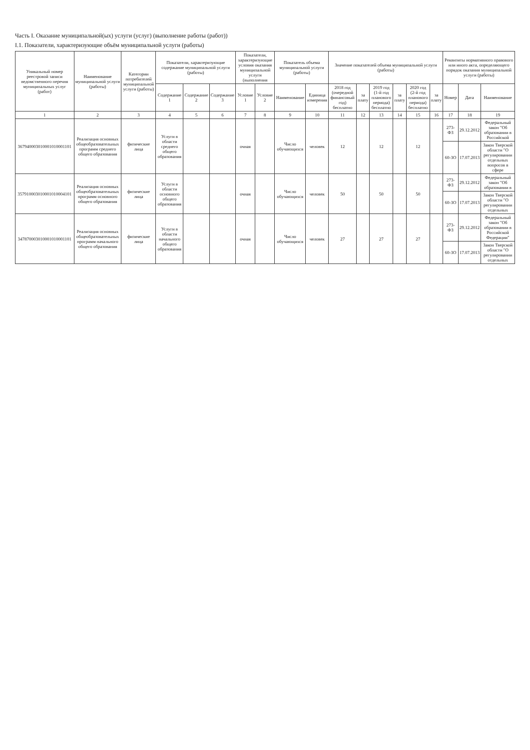Часть I. Оказание муниципальной(ых) услуги (услуг) (выполнение работы (работ))
I.1. Показатели, характеризующие объём муниципальной услуги (работы)
| Уникальный номер реестровой записи ведомственного перечня муниципальных услуг (работ) | Наименование муниципальной услуги (работы) | Категории потребителей муниципальной услуги (работы) | Показатели, характеризующие содержание муниципальной услуги (работы) | | | Показатели, характеризующие условия оказания муниципальной услуги (выполнения | | Показатель объема муниципальной услуги (работы) | | Значение показателей объема муниципальной услуги (работы) | | | | | | Реквизиты нормативного правового или иного акта, определяющего порядок оказания муниципальной услуги (работы) | | |
| --- | --- | --- | --- | --- | --- | --- | --- | --- | --- | --- | --- | --- | --- | --- | --- | --- | --- | --- |
| | | | Содержание 1 | Содержание 2 | Содержание 3 | Условие 1 | Условие 2 | Наименование | Единица измерения | 2018 год (очередной финансовый год) бесплатно | за плату | 2019 год (1-й год планового периода) бесплатно | за плату | 2020 год (2-й год планового периода) бесплатно | за плату | Номер | Дата | Наименование |
| 1 | 2 | 3 | 4 | 5 | 6 | 7 | 8 | 9 | 10 | 11 | 12 | 13 | 14 | 15 | 16 | 17 | 18 | 19 |
| 367940003010001010001101 | Реализация основных общеобразовательных программ среднего общего образования | физические лица | Услуги в области среднего общего образования | | | очная | | Число обучающихся | человек | 12 | | 12 | | 12 | | 273-ФЗ | 29.12.2012 | Федеральный закон "Об образовании в Российской |
| | | | | | | | | | | | | | | | | 60-ЗО | 17.07.2013 | Закон Тверской области "О регулировании отдельных вопросов в сфере |
| 357910003010001010004101 | Реализация основных общеобразовательных программ основного общего образования | физические лица | Услуги в области основного общего образования | | | очная | | Число обучающихся | человек | 50 | | 50 | | 50 | | 273-ФЗ | 29.12.2012 | Федеральный закон "Об образовании в |
| | | | | | | | | | | | | | | | | 60-ЗО | 17.07.2013 | Закон Тверской области "О регулировании отдельных |
| 347870003010001010001101 | Реализация основных общеобразовательных программ начального общего образования | физические лица | Услуги в области начального общего образования | | | очная | | Число обучающихся | человек | 27 | | 27 | | 27 | | 273-ФЗ | 29.12.2012 | Федеральный закон "Об образовании в Российской Федерации" |
| | | | | | | | | | | | | | | | | 60-ЗО | 17.07.2013 | Закон Тверской области "О регулировании отдельных |